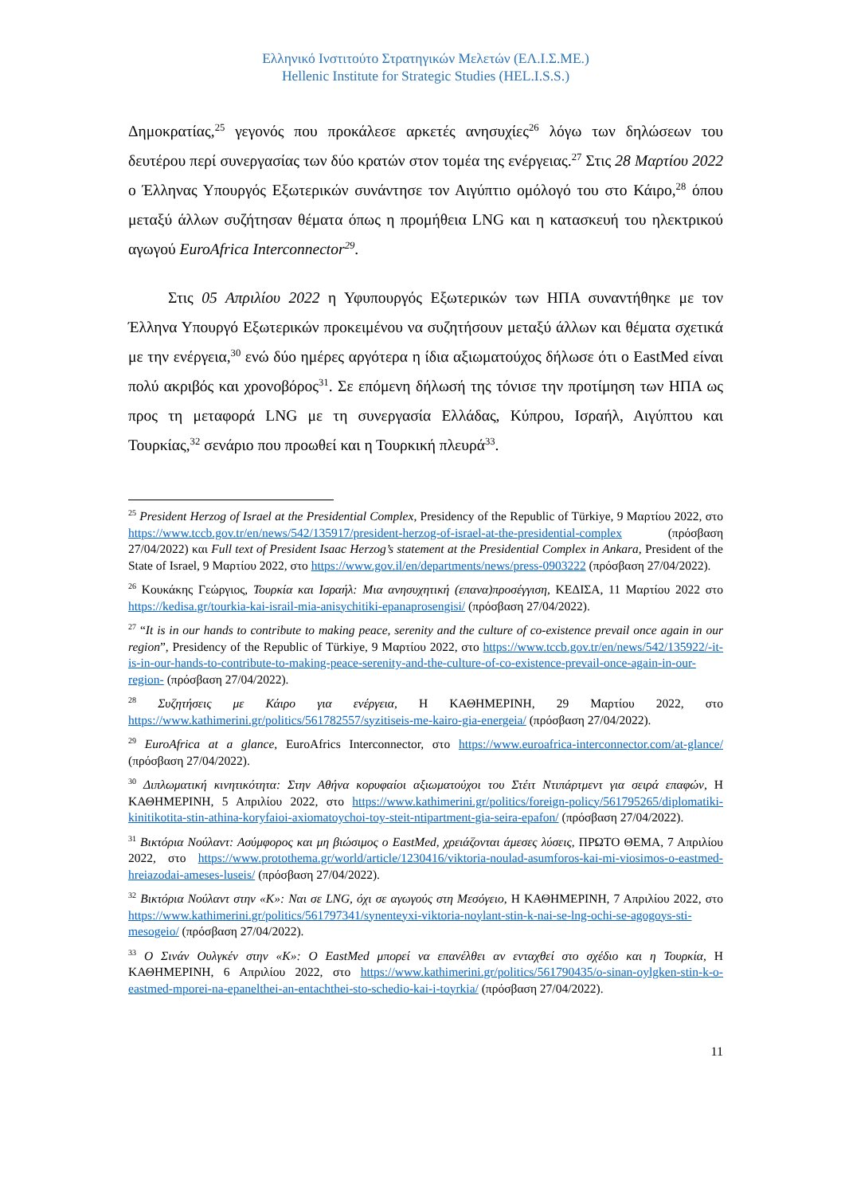Ελληνικό Ινστιτούτο Στρατηγικών Μελετών (ΕΛ.Ι.Σ.ΜΕ.)
Hellenic Institute for Strategic Studies (HEL.I.S.S.)
Δημοκρατίας,<sup>25</sup> γεγονός που προκάλεσε αρκετές ανησυχίες<sup>26</sup> λόγω των δηλώσεων του δευτέρου περί συνεργασίας των δύο κρατών στον τομέα της ενέργειας.<sup>27</sup> Στις 28 Μαρτίου 2022 ο Έλληνας Υπουργός Εξωτερικών συνάντησε τον Αιγύπτιο ομόλογό του στο Κάιρο,<sup>28</sup> όπου μεταξύ άλλων συζήτησαν θέματα όπως η προμήθεια LNG και η κατασκευή του ηλεκτρικού αγωγού EuroAfrica Interconnector<sup>29</sup>.
Στις 05 Απριλίου 2022 η Υφυπουργός Εξωτερικών των ΗΠΑ συναντήθηκε με τον Έλληνα Υπουργό Εξωτερικών προκειμένου να συζητήσουν μεταξύ άλλων και θέματα σχετικά με την ενέργεια,<sup>30</sup> ενώ δύο ημέρες αργότερα η ίδια αξιωματούχος δήλωσε ότι ο EastMed είναι πολύ ακριβός και χρονοβόρος<sup>31</sup>. Σε επόμενη δήλωσή της τόνισε την προτίμηση των ΗΠΑ ως προς τη μεταφορά LNG με τη συνεργασία Ελλάδας, Κύπρου, Ισραήλ, Αιγύπτου και Τουρκίας,<sup>32</sup> σενάριο που προωθεί και η Τουρκική πλευρά<sup>33</sup>.
<sup>25</sup> President Herzog of Israel at the Presidential Complex, Presidency of the Republic of Türkiye, 9 Μαρτίου 2022, στο https://www.tccb.gov.tr/en/news/542/135917/president-herzog-of-israel-at-the-presidential-complex (πρόσβαση 27/04/2022) και Full text of President Isaac Herzog’s statement at the Presidential Complex in Ankara, President of the State of Israel, 9 Μαρτίου 2022, στο https://www.gov.il/en/departments/news/press-0903222 (πρόσβαση 27/04/2022).
<sup>26</sup> Κουκάκης Γεώργιος, Τουρκία και Ισραήλ: Μια ανησυχητική (επανα)προσέγγιση, ΚΕΔΙΣΑ, 11 Μαρτίου 2022 στο https://kedisa.gr/tourkia-kai-israil-mia-anisychitiki-epanaprosengisi/ (πρόσβαση 27/04/2022).
<sup>27</sup> “It is in our hands to contribute to making peace, serenity and the culture of co-existence prevail once again in our region”, Presidency of the Republic of Türkiye, 9 Μαρτίου 2022, στο https://www.tccb.gov.tr/en/news/542/135922/-it-is-in-our-hands-to-contribute-to-making-peace-serenity-and-the-culture-of-co-existence-prevail-once-again-in-our-region- (πρόσβαση 27/04/2022).
<sup>28</sup> Συζητήσεις με Κάιρο για ενέργεια, Η ΚΑΘΗΜΕΡΙΝΗ, 29 Μαρτίου 2022, στο https://www.kathimerini.gr/politics/561782557/syzitiseis-me-kairo-gia-energeia/ (πρόσβαση 27/04/2022).
<sup>29</sup> EuroAfrica at a glance, EuroAfrics Interconnector, στο https://www.euroafrica-interconnector.com/at-glance/ (πρόσβαση 27/04/2022).
<sup>30</sup> Διπλωματική κινητικότητα: Στην Αθήνα κορυφαίοι αξιωματούχοι του Στέιτ Ντιπάρτμεντ για σειρά επαφών, Η ΚΑΘΗΜΕΡΙΝΗ, 5 Απριλίου 2022, στο https://www.kathimerini.gr/politics/foreign-policy/561795265/diplomatiki-kinitikotita-stin-athina-koryfaioi-axiomatoychoi-toy-steit-ntipartment-gia-seira-epafon/ (πρόσβαση 27/04/2022).
<sup>31</sup> Βικτόρια Νούλαντ: Ασύμφορος και μη βιώσιμος ο EastMed, χρειάζονται άμεσες λύσεις, ΠΡΩΤΟ ΘΕΜΑ, 7 Απριλίου 2022, στο https://www.protothema.gr/world/article/1230416/viktoria-noulad-asumforos-kai-mi-viosimos-o-eastmed-hreiazodai-ameses-luseis/ (πρόσβαση 27/04/2022).
<sup>32</sup> Βικτόρια Νούλαντ στην «Κ»: Ναι σε LNG, όχι σε αγωγούς στη Μεσόγειο, Η ΚΑΘΗΜΕΡΙΝΗ, 7 Απριλίου 2022, στο https://www.kathimerini.gr/politics/561797341/synenteyxi-viktoria-noylant-stin-k-nai-se-lng-ochi-se-agogoys-sti-mesogeio/ (πρόσβαση 27/04/2022).
<sup>33</sup> Ο Σινάν Ουλγκέν στην «Κ»: Ο EastMed μπορεί να επανέλθει αν ενταχθεί στο σχέδιο και η Τουρκία, Η ΚΑΘΗΜΕΡΙΝΗ, 6 Απριλίου 2022, στο https://www.kathimerini.gr/politics/561790435/o-sinan-oylgken-stin-k-o-eastmed-mporei-na-epanelthei-an-entachthei-sto-schedio-kai-i-toyrkia/ (πρόσβαση 27/04/2022).
11